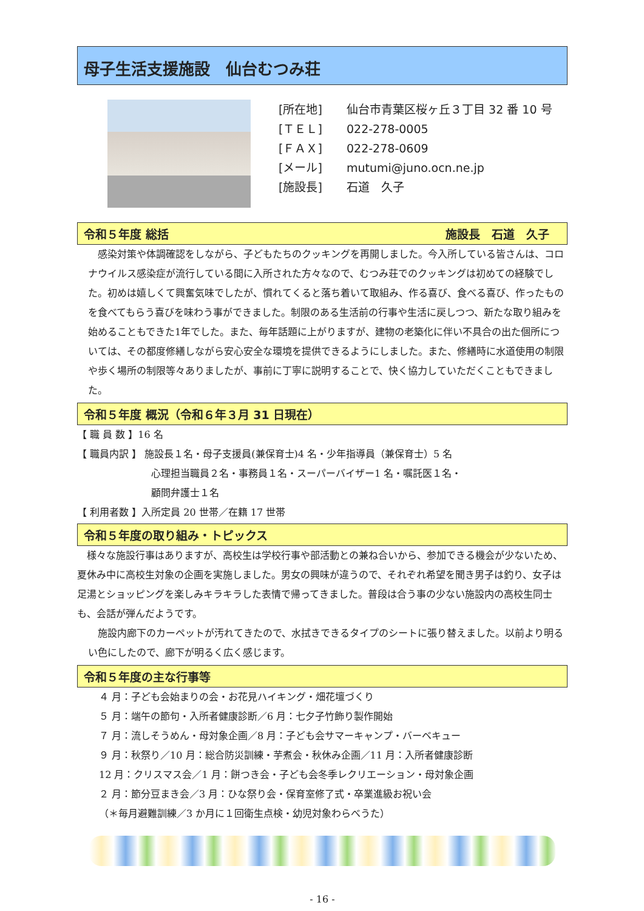母子生活支援施設　仙台むつみ荘
[所在地] 仙台市青葉区桜ヶ丘３丁目 32 番 10 号
[ＴＥＬ] 022-278-0005
[ＦＡＸ] 022-278-0609
[メール] mutumi@juno.ocn.ne.jp
[施設長] 石道　久子
令和５年度 総括 施設長　石道　久子　
　感染対策や体調確認をしながら、子どもたちのクッキングを再開しました。今入所している皆さんは、コロナウイルス感染症が流行している間に入所された方々なので、むつみ荘でのクッキングは初めての経験でした。初めは嬉しくて興奮気味でしたが、慣れてくると落ち着いて取組み、作る喜び、食べる喜び、作ったものを食べてもらう喜びを味わう事ができました。制限のある生活前の行事や生活に戻しつつ、新たな取り組みを始めることもできた1年でした。また、毎年話題に上がりますが、建物の老築化に伴い不具合の出た個所については、その都度修繕しながら安心安全な環境を提供できるようにしました。また、修繕時に水道使用の制限や歩く場所の制限等々ありましたが、事前に丁寧に説明することで、快く協力していただくこともできました。
令和５年度 概況（令和６年３月 31 日現在）
【 職 員 数 】16 名
【 職員内訳 】 施設長１名・母子支援員(兼保育士)4 名・少年指導員（兼保育士）5 名
心理担当職員２名・事務員１名・スーパーバイザー1 名・嘱託医１名・
顧問弁護士１名
【 利用者数 】入所定員 20 世帯／在籍 17 世帯
令和５年度の取り組み・トピックス
　様々な施設行事はありますが、高校生は学校行事や部活動との兼ね合いから、参加できる機会が少ないため、夏休み中に高校生対象の企画を実施しました。男女の興味が違うので、それぞれ希望を聞き男子は釣り、女子は足湯とショッピングを楽しみキラキラした表情で帰ってきました。普段は合う事の少ない施設内の高校生同士も、会話が弾んだようです。
　施設内廊下のカーペットが汚れてきたので、水拭きできるタイプのシートに張り替えました。以前より明るい色にしたので、廊下が明るく広く感じます。
令和５年度の主な行事等
４ 月：子ども会始まりの会・お花見ハイキング・畑花壇づくり
５ 月：端午の節句・入所者健康診断／6 月：七夕子竹飾り製作開始
７ 月：流しそうめん・母対象企画／8 月：子ども会サマーキャンプ・バーベキュー
９ 月：秋祭り／10 月：総合防災訓練・芋煮会・秋休み企画／11 月：入所者健康診断
12 月：クリスマス会／1 月：餅つき会・子ども会冬季レクリエーション・母対象企画
２ 月：節分豆まき会／3 月：ひな祭り会・保育室修了式・卒業進級お祝い会
（＊毎月避難訓練／3 か月に１回衛生点検・幼児対象わらべうた）
- 16 -